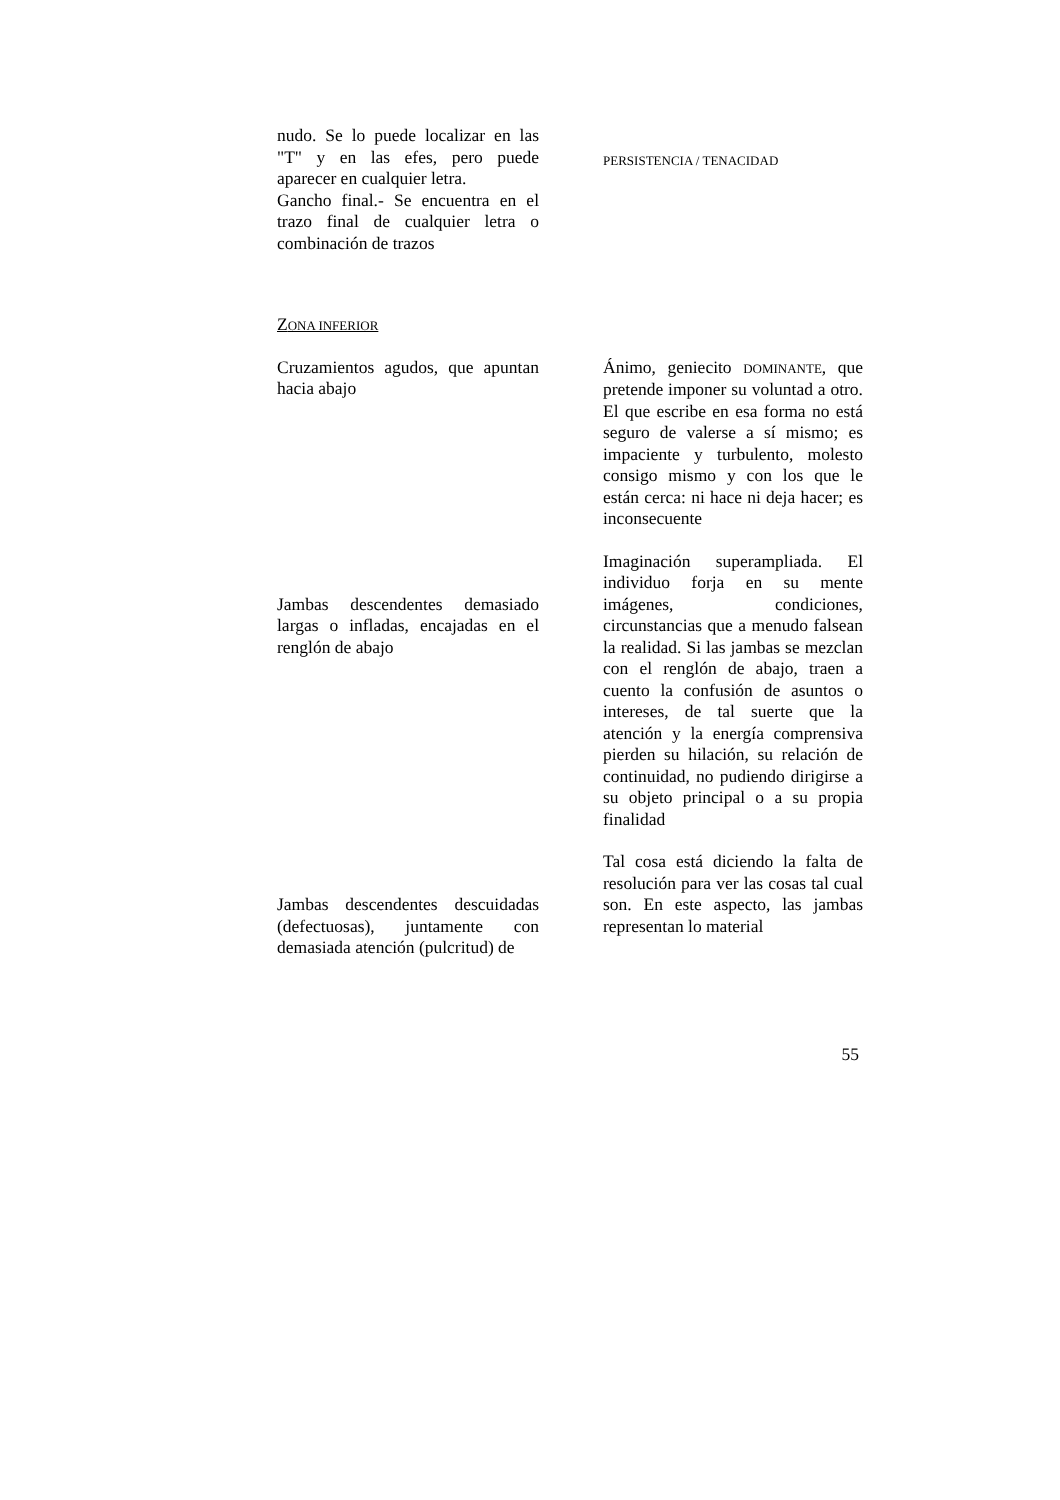nudo. Se lo puede localizar en las "T" y en las efes, pero puede aparecer en cualquier letra.
Gancho final.- Se encuentra en el trazo final de cualquier letra o combinación de trazos
PERSISTENCIA / TENACIDAD
ZONA INFERIOR
Cruzamientos agudos, que apuntan hacia abajo
Ánimo, geniecito DOMINANTE, que pretende imponer su voluntad a otro. El que escribe en esa forma no está seguro de valerse a sí mismo; es impaciente y turbulento, molesto consigo mismo y con los que le están cerca: ni hace ni deja hacer; es inconsecuente
Jambas descendentes demasiado largas o infladas, encajadas en el renglón de abajo
Imaginación superampliada. El individuo forja en su mente imágenes, condiciones, circunstancias que a menudo falsean la realidad. Si las jambas se mezclan con el renglón de abajo, traen a cuento la confusión de asuntos o intereses, de tal suerte que la atención y la energía comprensiva pierden su hilación, su relación de continuidad, no pudiendo dirigirse a su objeto principal o a su propia finalidad
Jambas descendentes descuidadas (defectuosas), juntamente con demasiada atención (pulcritud) de
Tal cosa está diciendo la falta de resolución para ver las cosas tal cual son. En este aspecto, las jambas representan lo material
55